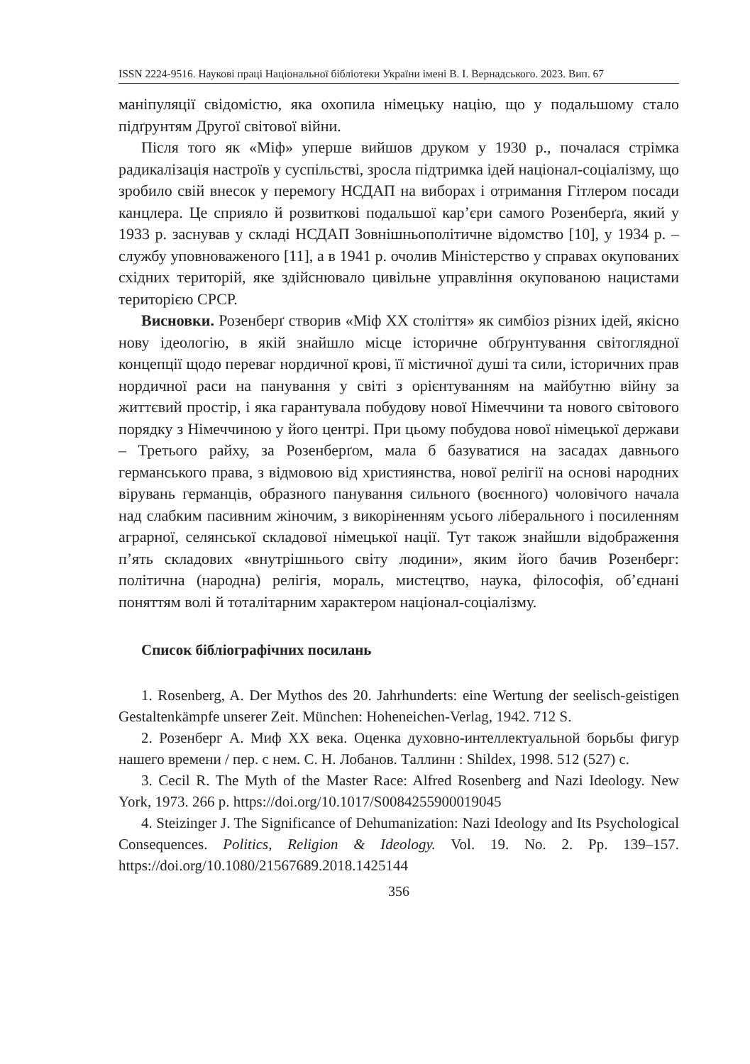ISSN 2224-9516. Наукові праці Національної бібліотеки України імені В. І. Вернадського. 2023. Вип. 67
маніпуляції свідомістю, яка охопила німецьку націю, що у подальшому стало підґрунтям Другої світової війни.
Після того як «Міф» уперше вийшов друком у 1930 р., почалася стрімка радикалізація настроїв у суспільстві, зросла підтримка ідей націонал-соціалізму, що зробило свій внесок у перемогу НСДАП на виборах і отримання Гітлером посади канцлера. Це сприяло й розвиткові подальшої кар’єри самого Розенберґа, який у 1933 р. заснував у складі НСДАП Зовнішньополітичне відомство [10], у 1934 р. – службу уповноваженого [11], а в 1941 р. очолив Міністерство у справах окупованих східних територій, яке здійснювало цивільне управління окупованою нацистами територією СРСР.
Висновки. Розенберґ створив «Міф ХХ століття» як симбіоз різних ідей, якісно нову ідеологію, в якій знайшло місце історичне обґрунтування світоглядної концепції щодо переваг нордичної крові, її містичної душі та сили, історичних прав нордичної раси на панування у світі з орієнтуванням на майбутню війну за життєвий простір, і яка гарантувала побудову нової Німеччини та нового світового порядку з Німеччиною у його центрі. При цьому побудова нової німецької держави – Третього райху, за Розенберґом, мала б базуватися на засадах давнього германського права, з відмовою від християнства, нової релігії на основі народних вірувань германців, образного панування сильного (воєнного) чоловічого начала над слабким пасивним жіночим, з викоріненням усього ліберального і посиленням аграрної, селянської складової німецької нації. Тут також знайшли відображення п’ять складових «внутрішнього світу людини», яким його бачив Розенберг: політична (народна) релігія, мораль, мистецтво, наука, філософія, об’єднані поняттям волі й тоталітарним характером націонал-соціалізму.
Список бібліографічних посилань
1. Rosenberg, A. Der Mythos des 20. Jahrhunderts: eine Wertung der seelisch-geistigen Gestaltenkämpfe unserer Zeit. München: Hoheneichen-Verlag, 1942. 712 S.
2. Розенберг А. Миф XX века. Оценка духовно-интеллектуальной борьбы фигур нашего времени / пер. с нем. С. Н. Лобанов. Таллинн : Shildex, 1998. 512 (527) с.
3. Cecil R. The Myth of the Master Race: Alfred Rosenberg and Nazi Ideology. New York, 1973. 266 p. https://doi.org/10.1017/S0084255900019045
4. Steizinger J. The Significance of Dehumanization: Nazi Ideology and Its Psychological Consequences. Politics, Religion & Ideology. Vol. 19. No. 2. Pp. 139–157. https://doi.org/10.1080/21567689.2018.1425144
356